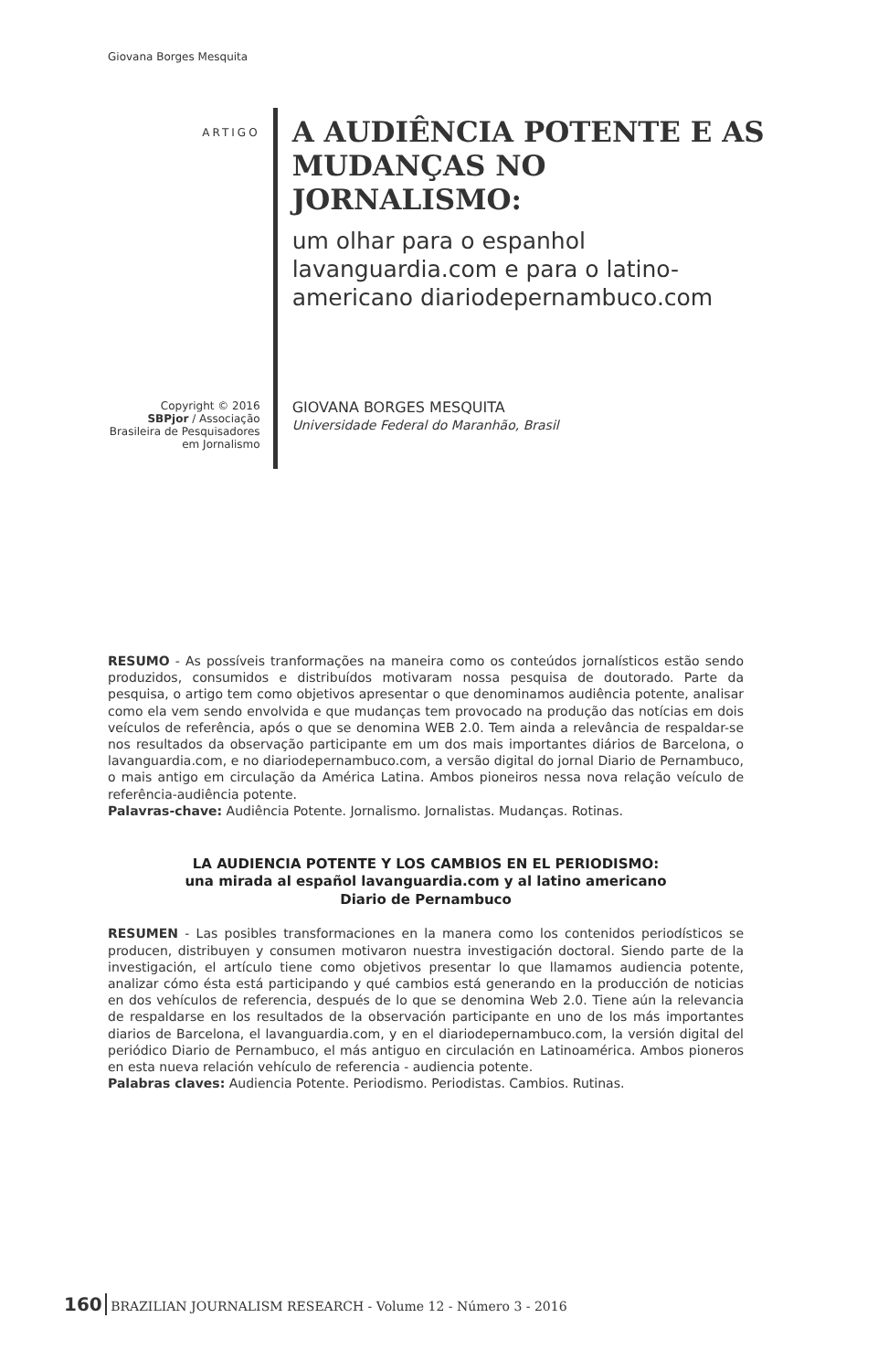Giovana Borges Mesquita
ARTIGO
Copyright © 2016
SBPjor / Associação Brasileira de Pesquisadores em Jornalismo
A AUDIÊNCIA POTENTE E AS MUDANÇAS NO JORNALISMO:
um olhar para o espanhol lavanguardia.com e para o latino-americano diariodepernambuco.com
GIOVANA BORGES MESQUITA
Universidade Federal do Maranhão, Brasil
RESUMO - As possíveis tranformações na maneira como os conteúdos jornalísticos estão sendo produzidos, consumidos e distribuídos motivaram nossa pesquisa de doutorado. Parte da pesquisa, o artigo tem como objetivos apresentar o que denominamos audiência potente, analisar como ela vem sendo envolvida e que mudanças tem provocado na produção das notícias em dois veículos de referência, após o que se denomina WEB 2.0. Tem ainda a relevância de respaldar-se nos resultados da observação participante em um dos mais importantes diários de Barcelona, o lavanguardia.com, e no diariodepernambuco.com, a versão digital do jornal Diario de Pernambuco, o mais antigo em circulação da América Latina. Ambos pioneiros nessa nova relação veículo de referência-audiência potente.
Palavras-chave: Audiência Potente. Jornalismo. Jornalistas. Mudanças. Rotinas.
LA AUDIENCIA POTENTE Y LOS CAMBIOS EN EL PERIODISMO:
una mirada al español lavanguardia.com y al latino americano
Diario de Pernambuco
RESUMEN - Las posibles transformaciones en la manera como los contenidos periodísticos se producen, distribuyen y consumen motivaron nuestra investigación doctoral. Siendo parte de la investigación, el artículo tiene como objetivos presentar lo que llamamos audiencia potente, analizar cómo ésta está participando y qué cambios está generando en la producción de noticias en dos vehículos de referencia, después de lo que se denomina Web 2.0. Tiene aún la relevancia de respaldarse en los resultados de la observación participante en uno de los más importantes diarios de Barcelona, el lavanguardia.com, y en el diariodepernambuco.com, la versión digital del periódico Diario de Pernambuco, el más antiguo en circulación en Latinoamérica. Ambos pioneros en esta nueva relación vehículo de referencia - audiencia potente.
Palabras claves: Audiencia Potente. Periodismo. Periodistas. Cambios. Rutinas.
160 BRAZILIAN JOURNALISM RESEARCH - Volume 12 - Número 3 - 2016